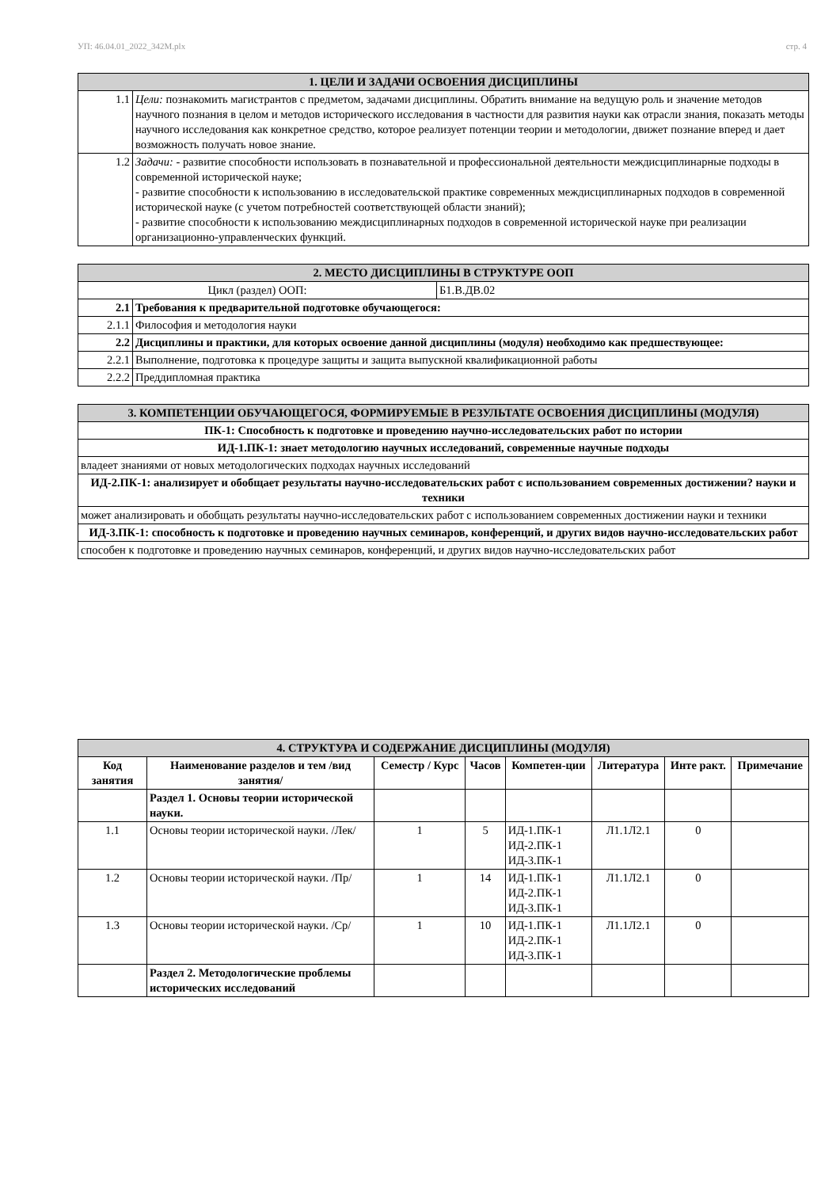УП: 46.04.01_2022_342М.plx стр. 4
| 1. ЦЕЛИ И ЗАДАЧИ ОСВОЕНИЯ ДИСЦИПЛИНЫ | |
| 1.1 | Цели: познакомить магистрантов с предметом, задачами дисциплины. Обратить внимание на ведущую роль и значение методов научного познания в целом и методов исторического исследования в частности для развития науки как отрасли знания, показать методы научного исследования как конкретное средство, которое реализует потенции теории и методологии, движет познание вперед и дает возможность получать новое знание. |
| 1.2 | Задачи: - развитие способности использовать в познавательной и профессиональной деятельности междисциплинарные подходы в современной исторической науке; - развитие способности к использованию в исследовательской практике современных междисциплинарных подходов в современной исторической науке (с учетом потребностей соответствующей области знаний); - развитие способности к использованию междисциплинарных подходов в современной исторической науке при реализации организационно-управленческих функций. |
| 2. МЕСТО ДИСЦИПЛИНЫ В СТРУКТУРЕ ООП | | |
| Цикл (раздел) ООП: | | Б1.В.ДВ.02 |
| 2.1 | Требования к предварительной подготовке обучающегося: | |
| 2.1.1 | Философия и методология науки | |
| 2.2 | Дисциплины и практики, для которых освоение данной дисциплины (модуля) необходимо как предшествующее: | |
| 2.2.1 | Выполнение, подготовка к процедуре защиты и защита выпускной квалификационной работы | |
| 2.2.2 | Преддипломная практика | |
| 3. КОМПЕТЕНЦИИ ОБУЧАЮЩЕГОСЯ, ФОРМИРУЕМЫЕ В РЕЗУЛЬТАТЕ ОСВОЕНИЯ ДИСЦИПЛИНЫ (МОДУЛЯ) |
| ПК-1: Способность к подготовке и проведению научно-исследовательских работ по истории |
| ИД-1.ПК-1: знает методологию научных исследований, современные научные подходы |
| владеет знаниями от новых методологических подходах научных исследований |
| ИД-2.ПК-1: анализирует и обобщает результаты научно-исследовательских работ с использованием современных достижении? науки и техники |
| может анализировать и обобщать результаты научно-исследовательских работ с использованием современных достижении науки и техники |
| ИД-3.ПК-1: способность к подготовке и проведению научных семинаров, конференций, и других видов научно-исследовательских работ |
| способен к подготовке и проведению научных семинаров, конференций, и других видов научно-исследовательских работ |
| 4. СТРУКТУРА И СОДЕРЖАНИЕ ДИСЦИПЛИНЫ (МОДУЛЯ) | | | | | | | |
| Код занятия | Наименование разделов и тем /вид занятия/ | Семестр / Курс | Часов | Компетен-ции | Литература | Инте ракт. | Примечание |
| | Раздел 1. Основы теории исторической науки. | | | | | | |
| 1.1 | Основы теории исторической науки. /Лек/ | 1 | 5 | ИД-1.ПК-1 ИД-2.ПК-1 ИД-3.ПК-1 | Л1.1Л2.1 | 0 | |
| 1.2 | Основы теории исторической науки. /Пр/ | 1 | 14 | ИД-1.ПК-1 ИД-2.ПК-1 ИД-3.ПК-1 | Л1.1Л2.1 | 0 | |
| 1.3 | Основы теории исторической науки. /Ср/ | 1 | 10 | ИД-1.ПК-1 ИД-2.ПК-1 ИД-3.ПК-1 | Л1.1Л2.1 | 0 | |
| | Раздел 2. Методологические проблемы исторических исследований | | | | | | |